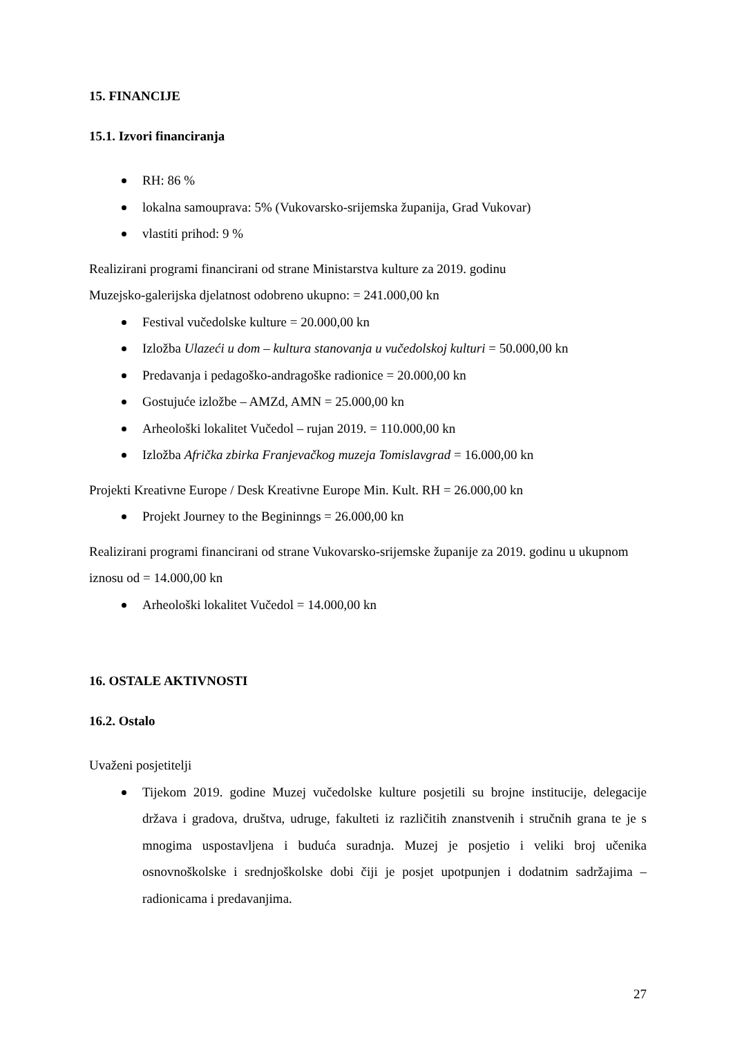15. FINANCIJE
15.1. Izvori financiranja
RH: 86 %
lokalna samouprava: 5% (Vukovarsko-srijemska županija, Grad Vukovar)
vlastiti prihod: 9 %
Realizirani programi financirani od strane Ministarstva kulture za 2019. godinu
Muzejsko-galerijska djelatnost odobreno ukupno: = 241.000,00 kn
Festival vučedolske kulture = 20.000,00 kn
Izložba Ulazeći u dom – kultura stanovanja u vučedolskoj kulturi = 50.000,00 kn
Predavanja i pedagoško-andragoške radionice = 20.000,00 kn
Gostujuće izložbe – AMZd, AMN = 25.000,00 kn
Arheološki lokalitet Vučedol – rujan 2019. = 110.000,00 kn
Izložba Afrička zbirka Franjevačkog muzeja Tomislavgrad = 16.000,00 kn
Projekti Kreativne Europe / Desk Kreativne Europe Min. Kult. RH = 26.000,00 kn
Projekt Journey to the Begininngs = 26.000,00 kn
Realizirani programi financirani od strane Vukovarsko-srijemske županije za 2019. godinu u ukupnom iznosu od = 14.000,00 kn
Arheološki lokalitet Vučedol = 14.000,00 kn
16. OSTALE AKTIVNOSTI
16.2. Ostalo
Uvaženi posjetitelji
Tijekom 2019. godine Muzej vučedolske kulture posjetili su brojne institucije, delegacije država i gradova, društva, udruge, fakulteti iz različitih znanstvenih i stručnih grana te je s mnogima uspostavljena i buduća suradnja. Muzej je posjetio i veliki broj učenika osnovnoškolske i srednjoškolske dobi čiji je posjet upotpunjen i dodatnim sadržajima – radionicama i predavanjima.
27